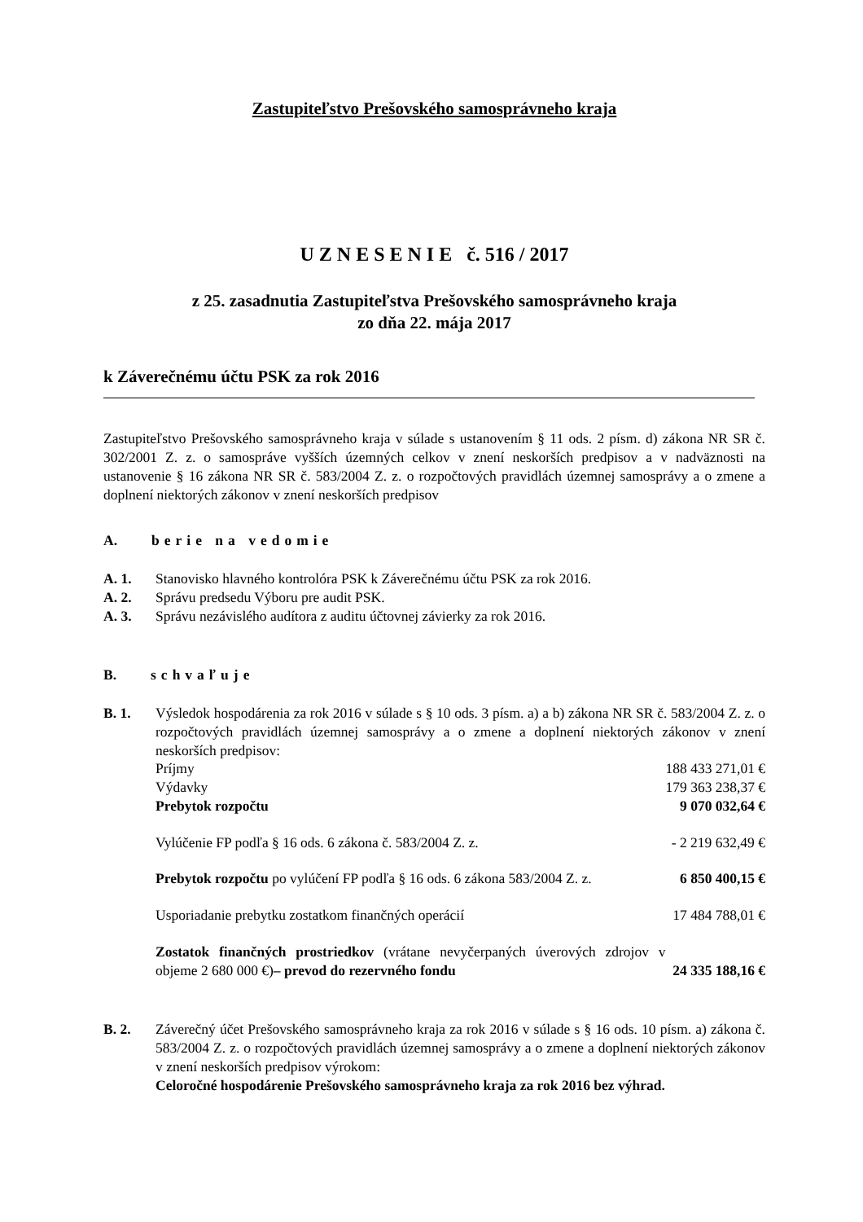Zastupiteľstvo Prešovského samosprávneho kraja
U Z N E S E N I E č. 516 / 2017
z 25. zasadnutia Zastupiteľstva Prešovského samosprávneho kraja
zo dňa 22. mája 2017
k Záverečnému účtu PSK za rok 2016
Zastupiteľstvo Prešovského samosprávneho kraja v súlade s ustanovením § 11 ods. 2 písm. d) zákona NR SR č. 302/2001 Z. z. o samospráve vyšších územných celkov v znení neskorších predpisov a v nadväznosti na ustanovenie § 16 zákona NR SR č. 583/2004 Z. z. o rozpočtových pravidlách územnej samosprávy a o zmene a doplnení niektorých zákonov v znení neskorších predpisov
A. berie na vedomie
A. 1. Stanovisko hlavného kontrolóra PSK k Záverečnému účtu PSK za rok 2016.
A. 2. Správu predsedu Výboru pre audit PSK.
A. 3. Správu nezávislého audítora z auditu účtovnej závierky za rok 2016.
B. schvaľuje
B. 1. Výsledok hospodárenia za rok 2016 v súlade s § 10 ods. 3 písm. a) a b) zákona NR SR č. 583/2004 Z. z. o rozpočtových pravidlách územnej samosprávy a o zmene a doplnení niektorých zákonov v znení neskorších predpisov:
| Príjmy | 188 433 271,01 € |
| Výdavky | 179 363 238,37 € |
| Prebytok rozpočtu | 9 070 032,64 € |
| Vylúčenie FP podľa § 16 ods. 6 zákona č. 583/2004 Z. z. | - 2 219 632,49 € |
| Prebytok rozpočtu po vylúčení FP podľa § 16 ods. 6 zákona 583/2004 Z. z. | 6 850 400,15 € |
| Usporiadanie prebytku zostatkom finančných operácií | 17 484 788,01 € |
| Zostatok finančných prostriedkov (vrátane nevyčerpaných úverových zdrojov v objeme 2 680 000 €) – prevod do rezervného fondu | 24 335 188,16 € |
B. 2. Záverečný účet Prešovského samosprávneho kraja za rok 2016 v súlade s § 16 ods. 10 písm. a) zákona č. 583/2004 Z. z. o rozpočtových pravidlách územnej samosprávy a o zmene a doplnení niektorých zákonov v znení neskorších predpisov výrokom:
Celoročné hospodárenie Prešovského samosprávneho kraja za rok 2016 bez výhrad.